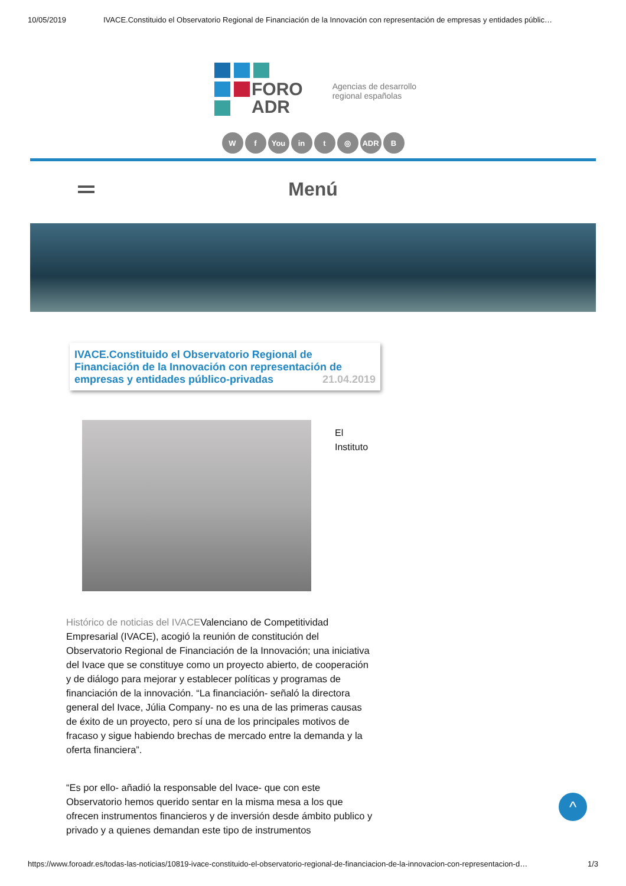10/05/2019 IVACE.Constituido el Observatorio Regional de Financiación de la Innovación con representación de empresas y entidades públic…
FORO
ADR
Agencias de desarrollo
regional españolas
Wf You in t ◎ ADR B
Menú
IVACE.Constituido el Observatorio Regional de Financiación de la Innovación con representación de empresas y entidades público-privadas
21.04.2019
El
Instituto
Histórico de noticias del IVACEValenciano de Competitividad Empresarial (IVACE), acogió la reunión de constitución del Observatorio Regional de Financiación de la Innovación; una iniciativa del Ivace que se constituye como un proyecto abierto, de cooperación y de diálogo para mejorar y establecer políticas y programas de financiación de la innovación. “La financiación- señaló la directora general del Ivace, Júlia Company- no es una de las primeras causas de éxito de un proyecto, pero sí una de los principales motivos de fracaso y sigue habiendo brechas de mercado entre la demanda y la oferta financiera”.
“Es por ello- añadió la responsable del Ivace- que con este Observatorio hemos querido sentar en la misma mesa a los que ofrecen instrumentos financieros y de inversión desde ámbito publico y privado y a quienes demandan este tipo de instrumentos
^
https://www.foroadr.es/todas-las-noticias/10819-ivace-constituido-el-observatorio-regional-de-financiacion-de-la-innovacion-con-representacion-d… 1/3